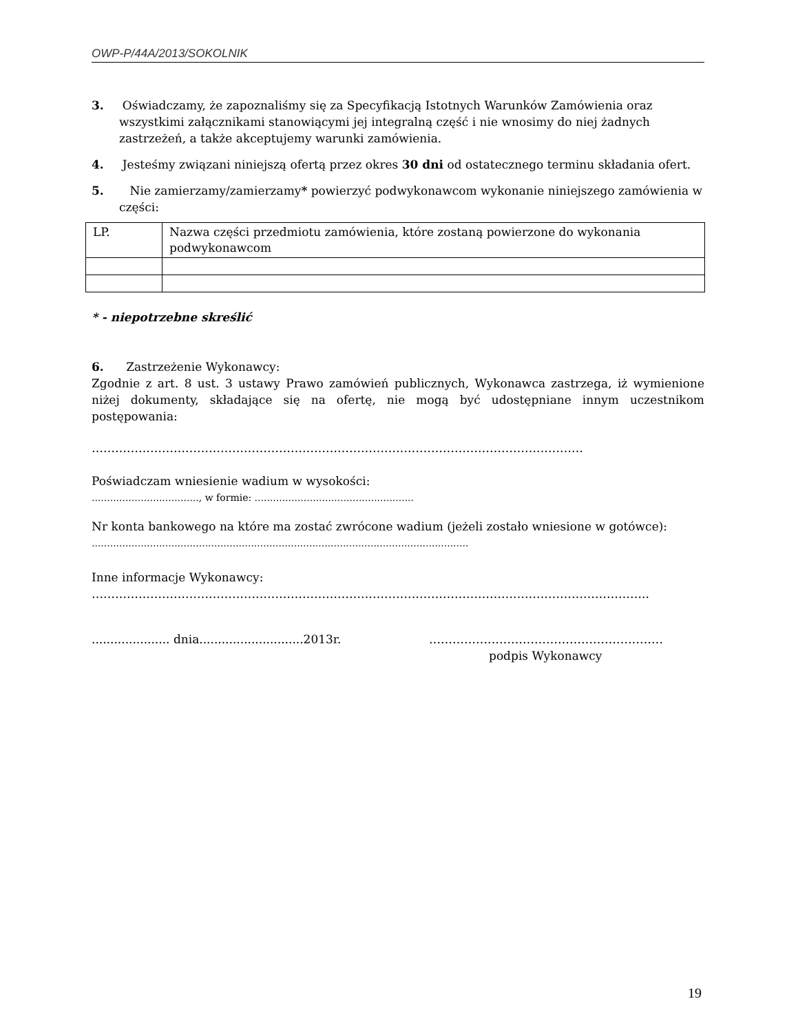OWP-P/44A/2013/SOKOLNIK
3. Oświadczamy, że zapoznaliśmy się za Specyfikacją Istotnych Warunków Zamówienia oraz wszystkimi załącznikami stanowiącymi jej integralną część i nie wnosimy do niej żadnych zastrzeżeń, a także akceptujemy warunki zamówienia.
4. Jesteśmy związani niniejszą ofertą przez okres 30 dni od ostatecznego terminu składania ofert.
5. Nie zamierzamy/zamierzamy* powierzyć podwykonawcom wykonanie niniejszego zamówienia w części:
| LP. | Nazwa części przedmiotu zamówienia, które zostaną powierzone do wykonania podwykonawcom |
* - niepotrzebne skreślić
6. Zastrzeżenie Wykonawcy:
Zgodnie z art. 8 ust. 3 ustawy Prawo zamówień publicznych, Wykonawca zastrzega, iż wymienione niżej dokumenty, składające się na ofertę, nie mogą być udostępniane innym uczestnikom postępowania:
………………………………………………………………………………………………………………
Poświadczam wniesienie wadium w wysokości:
..................................., w formie: ....................................................
Nr konta bankowego na które ma zostać zwrócone wadium (jeżeli zostało wniesione w gotówce):
...........................................................................................................................
Inne informacje Wykonawcy:
……………………………………………………………………………………………………………………………..
..................... dnia............................2013r.
……………………………………………………
podpis Wykonawcy
19